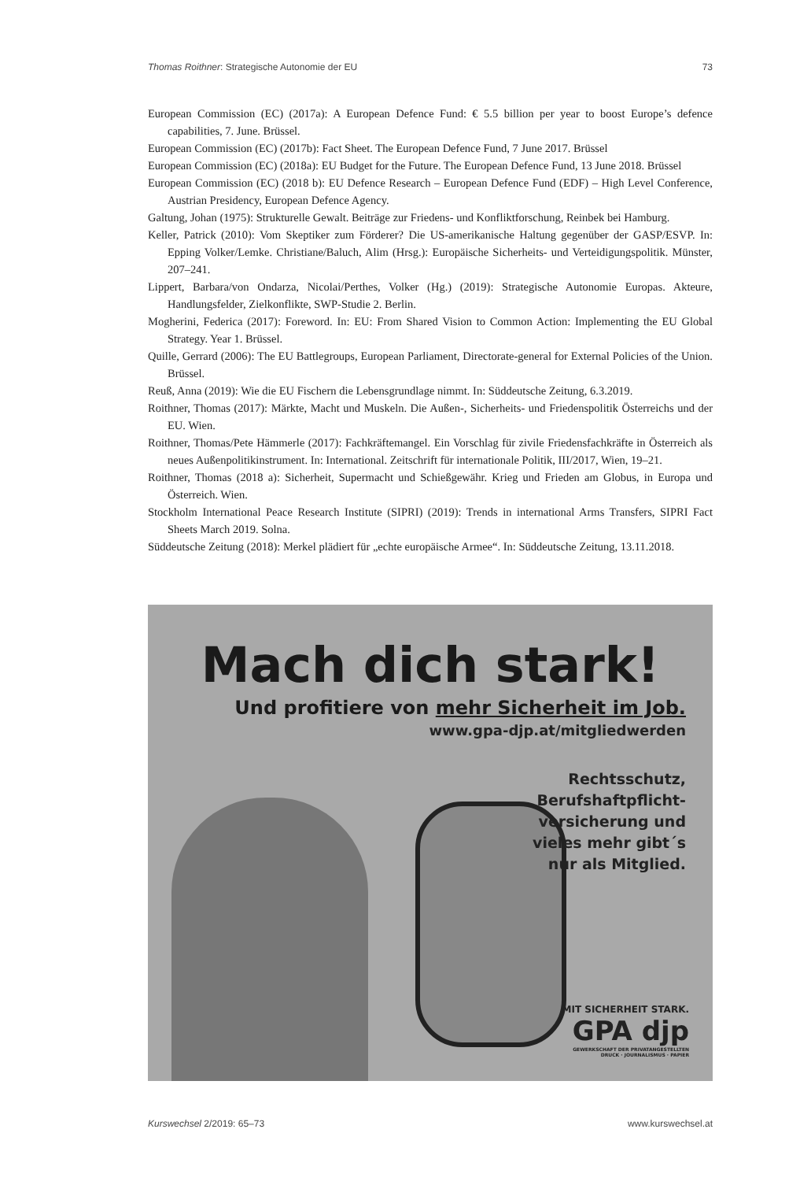Thomas Roithner: Strategische Autonomie der EU 73
European Commission (EC) (2017a): A European Defence Fund: € 5.5 billion per year to boost Europe’s defence capabilities, 7. June. Brüssel.
European Commission (EC) (2017b): Fact Sheet. The European Defence Fund, 7 June 2017. Brüssel
European Commission (EC) (2018a): EU Budget for the Future. The European Defence Fund, 13 June 2018. Brüssel
European Commission (EC) (2018 b): EU Defence Research – European Defence Fund (EDF) – High Level Conference, Austrian Presidency, European Defence Agency.
Galtung, Johan (1975): Strukturelle Gewalt. Beiträge zur Friedens- und Konfliktforschung, Reinbek bei Hamburg.
Keller, Patrick (2010): Vom Skeptiker zum Förderer? Die US-amerikanische Haltung gegenüber der GASP/ESVP. In: Epping Volker/Lemke. Christiane/Baluch, Alim (Hrsg.): Europäische Sicherheits- und Verteidigungspolitik. Münster, 207–241.
Lippert, Barbara/von Ondarza, Nicolai/Perthes, Volker (Hg.) (2019): Strategische Autonomie Europas. Akteure, Handlungsfelder, Zielkonflikte, SWP-Studie 2. Berlin.
Mogherini, Federica (2017): Foreword. In: EU: From Shared Vision to Common Action: Implementing the EU Global Strategy. Year 1. Brüssel.
Quille, Gerrard (2006): The EU Battlegroups, European Parliament, Directorate-general for External Policies of the Union. Brüssel.
Reuß, Anna (2019): Wie die EU Fischern die Lebensgrundlage nimmt. In: Süddeutsche Zeitung, 6.3.2019.
Roithner, Thomas (2017): Märkte, Macht und Muskeln. Die Außen-, Sicherheits- und Friedenspolitik Österreichs und der EU. Wien.
Roithner, Thomas/Pete Hämmerle (2017): Fachkräftemangel. Ein Vorschlag für zivile Friedensfachkräfte in Österreich als neues Außenpolitikinstrument. In: International. Zeitschrift für internationale Politik, III/2017, Wien, 19–21.
Roithner, Thomas (2018 a): Sicherheit, Supermacht und Schießgewähr. Krieg und Frieden am Globus, in Europa und Österreich. Wien.
Stockholm International Peace Research Institute (SIPRI) (2019): Trends in international Arms Transfers, SIPRI Fact Sheets March 2019. Solna.
Süddeutsche Zeitung (2018): Merkel plädiert für „echte europäische Armee“. In: Süddeutsche Zeitung, 13.11.2018.
Mach dich stark!
Und profitiere von mehr Sicherheit im Job.
www.gpa-djp.at/mitgliedwerden
Rechtsschutz,
Berufshaftpflicht-
versicherung und
vieles mehr gibt´s
nur als Mitglied.
MIT SICHERHEIT STARK.
GPA djp
GEWERKSCHAFT DER PRIVATANGESTELLTEN
DRUCK · JOURNALISMUS · PAPIER
Kurswechsel 2/2019: 65–73 www.kurswechsel.at